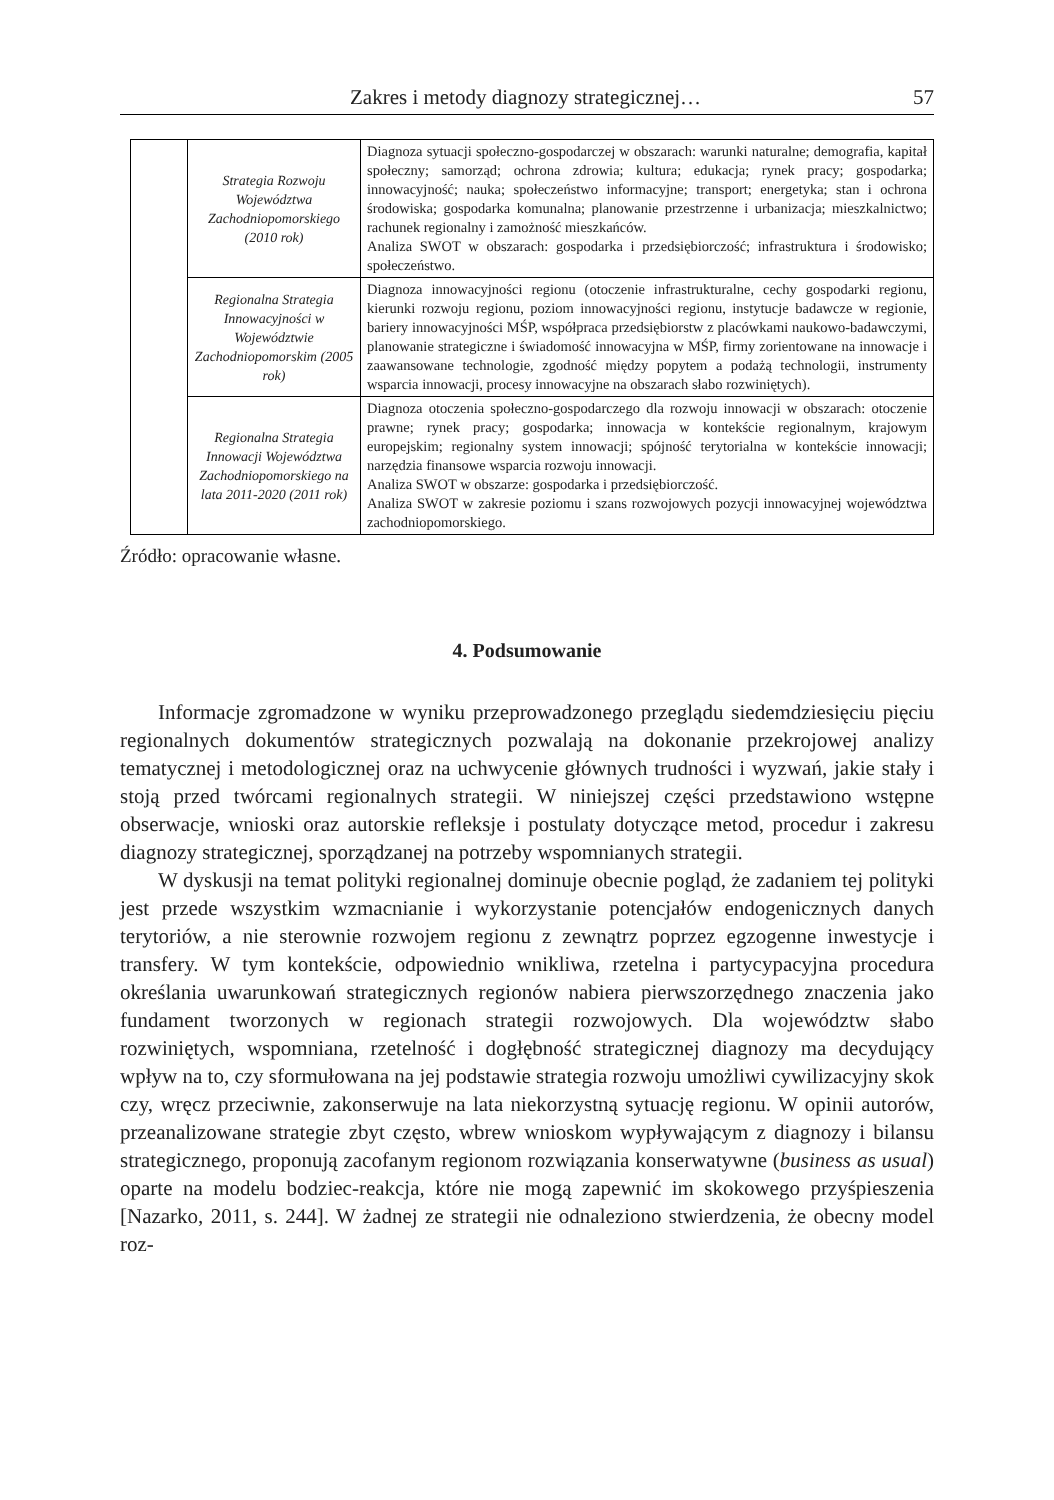Zakres i metody diagnozy strategicznej… 57
| | Strategia Rozwoju Województwa Zachodniopomorskiego (2010 rok) | Diagnoza sytuacji społeczno-gospodarczej w obszarach: warunki naturalne; demografia, kapitał społeczny; samorząd; ochrona zdrowia; kultura; edukacja; rynek pracy; gospodarka; innowacyjność; nauka; społeczeństwo informacyjne; transport; energetyka; stan i ochrona środowiska; gospodarka komunalna; planowanie przestrzenne i urbanizacja; mieszkalnictwo; rachunek regionalny i zamożność mieszkańców. Analiza SWOT w obszarach: gospodarka i przedsiębiorczość; infrastruktura i środowisko; społeczeństwo. |
| | Regionalna Strategia Innowacyjności w Województwie Zachodniopomorskim (2005 rok) | Diagnoza innowacyjności regionu (otoczenie infrastrukturalne, cechy gospodarki regionu, kierunki rozwoju regionu, poziom innowacyjności regionu, instytucje badawcze w regionie, bariery innowacyjności MŚP, współpraca przedsiębiorstw z placówkami naukowo-badawczymi, planowanie strategiczne i świadomość innowacyjna w MŚP, firmy zorientowane na innowacje i zaawansowane technologie, zgodność między popytem a podażą technologii, instrumenty wsparcia innowacji, procesy innowacyjne na obszarach słabo rozwiniętych). |
| | Regionalna Strategia Innowacji Województwa Zachodniopomorskiego na lata 2011-2020 (2011 rok) | Diagnoza otoczenia społeczno-gospodarczego dla rozwoju innowacji w obszarach: otoczenie prawne; rynek pracy; gospodarka; innowacja w kontekście regionalnym, krajowym europejskim; regionalny system innowacji; spójność terytorialna w kontekście innowacji; narzędzia finansowe wsparcia rozwoju innowacji. Analiza SWOT w obszarze: gospodarka i przedsiębiorczość. Analiza SWOT w zakresie poziomu i szans rozwojowych pozycji innowacyjnej województwa zachodniopomorskiego. |
Źródło: opracowanie własne.
4. Podsumowanie
Informacje zgromadzone w wyniku przeprowadzonego przeglądu siedemdziesięciu pięciu regionalnych dokumentów strategicznych pozwalają na dokonanie przekrojowej analizy tematycznej i metodologicznej oraz na uchwycenie głównych trudności i wyzwań, jakie stały i stoją przed twórcami regionalnych strategii. W niniejszej części przedstawiono wstępne obserwacje, wnioski oraz autorskie refleksje i postulaty dotyczące metod, procedur i zakresu diagnozy strategicznej, sporządzanej na potrzeby wspomnianych strategii.
W dyskusji na temat polityki regionalnej dominuje obecnie pogląd, że zadaniem tej polityki jest przede wszystkim wzmacnianie i wykorzystanie potencjałów endogenicznych danych terytoriów, a nie sterownie rozwojem regionu z zewnątrz poprzez egzogenne inwestycje i transfery. W tym kontekście, odpowiednio wnikliwa, rzetelna i partycypacyjna procedura określania uwarunkowań strategicznych regionów nabiera pierwszorzędnego znaczenia jako fundament tworzonych w regionach strategii rozwojowych. Dla województw słabo rozwiniętych, wspomniana, rzetelność i dogłębność strategicznej diagnozy ma decydujący wpływ na to, czy sformułowana na jej podstawie strategia rozwoju umożliwi cywilizacyjny skok czy, wręcz przeciwnie, zakonserwuje na lata niekorzystną sytuację regionu. W opinii autorów, przeanalizowane strategie zbyt często, wbrew wnioskom wypływającym z diagnozy i bilansu strategicznego, proponują zacofanym regionom rozwiązania konserwatywne (business as usual) oparte na modelu bodziec-reakcja, które nie mogą zapewnić im skokowego przyśpieszenia [Nazarko, 2011, s. 244]. W żadnej ze strategii nie odnaleziono stwierdzenia, że obecny model roz-